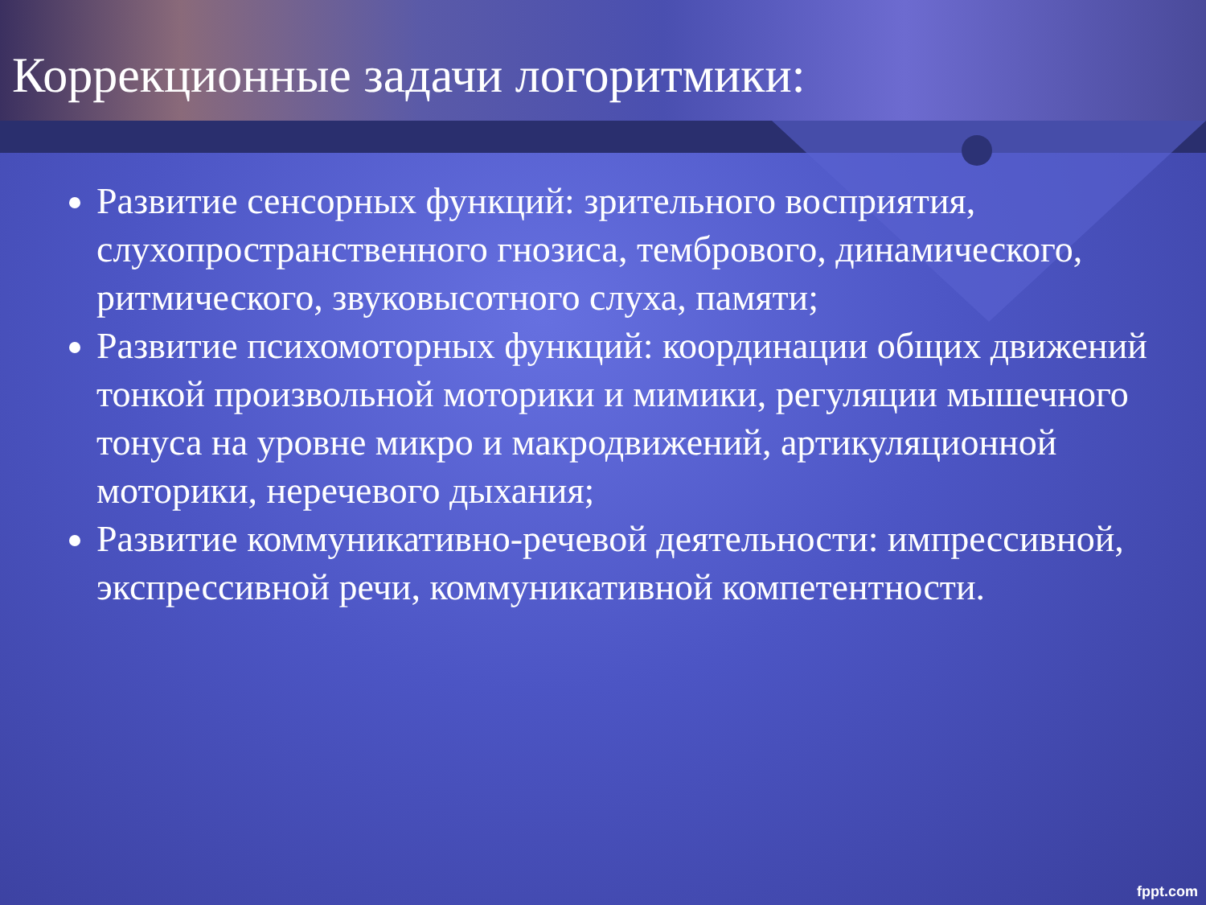Коррекционные задачи логоритмики:
Развитие сенсорных функций: зрительного восприятия, слухопространственного гнозиса, тембрового, динамического, ритмического, звуковысотного слуха, памяти;
Развитие психомоторных функций: координации общих движений тонкой произвольной моторики и мимики, регуляции мышечного тонуса на уровне микро и макродвижений, артикуляционной моторики, неречевого дыхания;
Развитие коммуникативно-речевой деятельности: импрессивной, экспрессивной речи, коммуникативной компетентности.
fppt.com